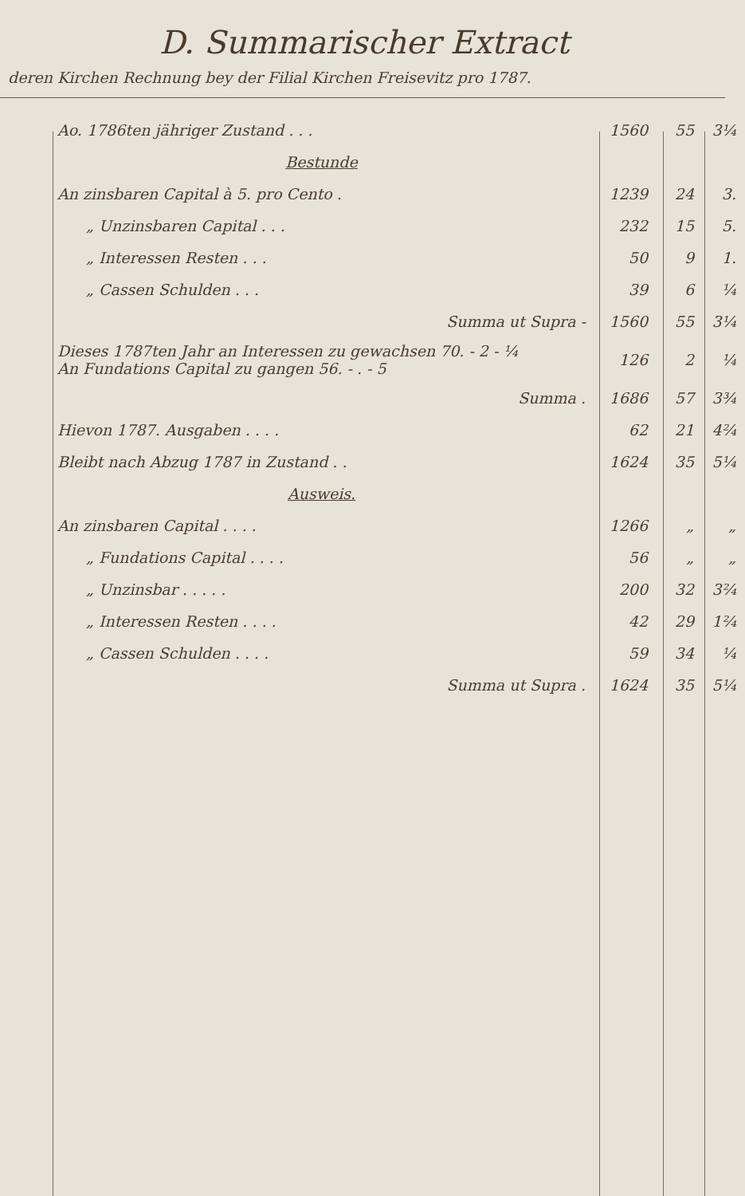D. Summarischer Extract
deren Kirchen Rechnung bey der Filial Kirchen Freisevitz pro 1787.
| Ao. 1786ten jähriger Zustand . . . | 1560 | 55 | 3¼ |
| Bestunde | | | |
| An zinsbaren Capital à 5. pro Cento . | 1239 | 24 | 3. |
| „ Unzinsbaren Capital . . . | 232 | 15 | 5. |
| „ Interessen Resten . . . | 50 | 9 | 1. |
| „ Cassen Schulden . . . | 39 | 6 | ¼ |
| Summa ut Supra - | 1560 | 55 | 3¼ |
| Dieses 1787ten Jahr an Interessen zu gewachsen 70. - 2 - ¼ An Fundations Capital zu gangen 56. - . - 5 | 126 | 2 | ¼ |
| Summa . | 1686 | 57 | 3¾ |
| Hievon 1787. Ausgaben . . . . | 62 | 21 | 4²⁄₄ |
| Bleibt nach Abzug 1787 in Zustand . . | 1624 | 35 | 5¼ |
| Ausweis. | | | |
| An zinsbaren Capital . . . . | 1266 | „ | „ |
| „ Fundations Capital . . . . | 56 | „ | „ |
| „ Unzinsbar . . . . . | 200 | 32 | 3²⁄₄ |
| „ Interessen Resten . . . . | 42 | 29 | 1²⁄₄ |
| „ Cassen Schulden . . . . | 59 | 34 | ¼ |
| Summa ut Supra . | 1624 | 35 | 5¼ |